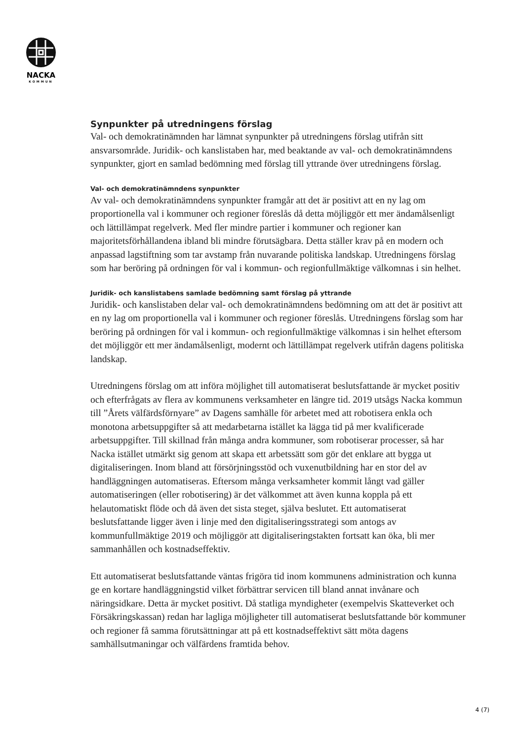NACKA
KOMMUN
Synpunkter på utredningens förslag
Val- och demokratinämnden har lämnat synpunkter på utredningens förslag utifrån sitt ansvarsområde. Juridik- och kanslistaben har, med beaktande av val- och demokratinämndens synpunkter, gjort en samlad bedömning med förslag till yttrande över utredningens förslag.
Val- och demokratinämndens synpunkter
Av val- och demokratinämndens synpunkter framgår att det är positivt att en ny lag om proportionella val i kommuner och regioner föreslås då detta möjliggör ett mer ändamålsenligt och lättillämpat regelverk. Med fler mindre partier i kommuner och regioner kan majoritetsförhållandena ibland bli mindre förutsägbara. Detta ställer krav på en modern och anpassad lagstiftning som tar avstamp från nuvarande politiska landskap. Utredningens förslag som har beröring på ordningen för val i kommun- och regionfullmäktige välkomnas i sin helhet.
Juridik- och kanslistabens samlade bedömning samt förslag på yttrande
Juridik- och kanslistaben delar val- och demokratinämndens bedömning om att det är positivt att en ny lag om proportionella val i kommuner och regioner föreslås. Utredningens förslag som har beröring på ordningen för val i kommun- och regionfullmäktige välkomnas i sin helhet eftersom det möjliggör ett mer ändamålsenligt, modernt och lättillämpat regelverk utifrån dagens politiska landskap.
Utredningens förslag om att införa möjlighet till automatiserat beslutsfattande är mycket positiv och efterfrågats av flera av kommunens verksamheter en längre tid. 2019 utsågs Nacka kommun till ”Årets välfärdsförnyare” av Dagens samhälle för arbetet med att robotisera enkla och monotona arbetsuppgifter så att medarbetarna istället ka lägga tid på mer kvalificerade arbetsuppgifter. Till skillnad från många andra kommuner, som robotiserar processer, så har Nacka istället utmärkt sig genom att skapa ett arbetssätt som gör det enklare att bygga ut digitaliseringen. Inom bland att försörjningsstöd och vuxenutbildning har en stor del av handläggningen automatiseras. Eftersom många verksamheter kommit långt vad gäller automatiseringen (eller robotisering) är det välkommet att även kunna koppla på ett helautomatiskt flöde och då även det sista steget, själva beslutet. Ett automatiserat beslutsfattande ligger även i linje med den digitaliseringsstrategi som antogs av kommunfullmäktige 2019 och möjliggör att digitaliseringstakten fortsatt kan öka, bli mer sammanhållen och kostnadseffektiv.
Ett automatiserat beslutsfattande väntas frigöra tid inom kommunens administration och kunna ge en kortare handläggningstid vilket förbättrar servicen till bland annat invånare och näringsidkare. Detta är mycket positivt. Då statliga myndigheter (exempelvis Skatteverket och Försäkringskassan) redan har lagliga möjligheter till automatiserat beslutsfattande bör kommuner och regioner få samma förutsättningar att på ett kostnadseffektivt sätt möta dagens samhällsutmaningar och välfärdens framtida behov.
4 (7)